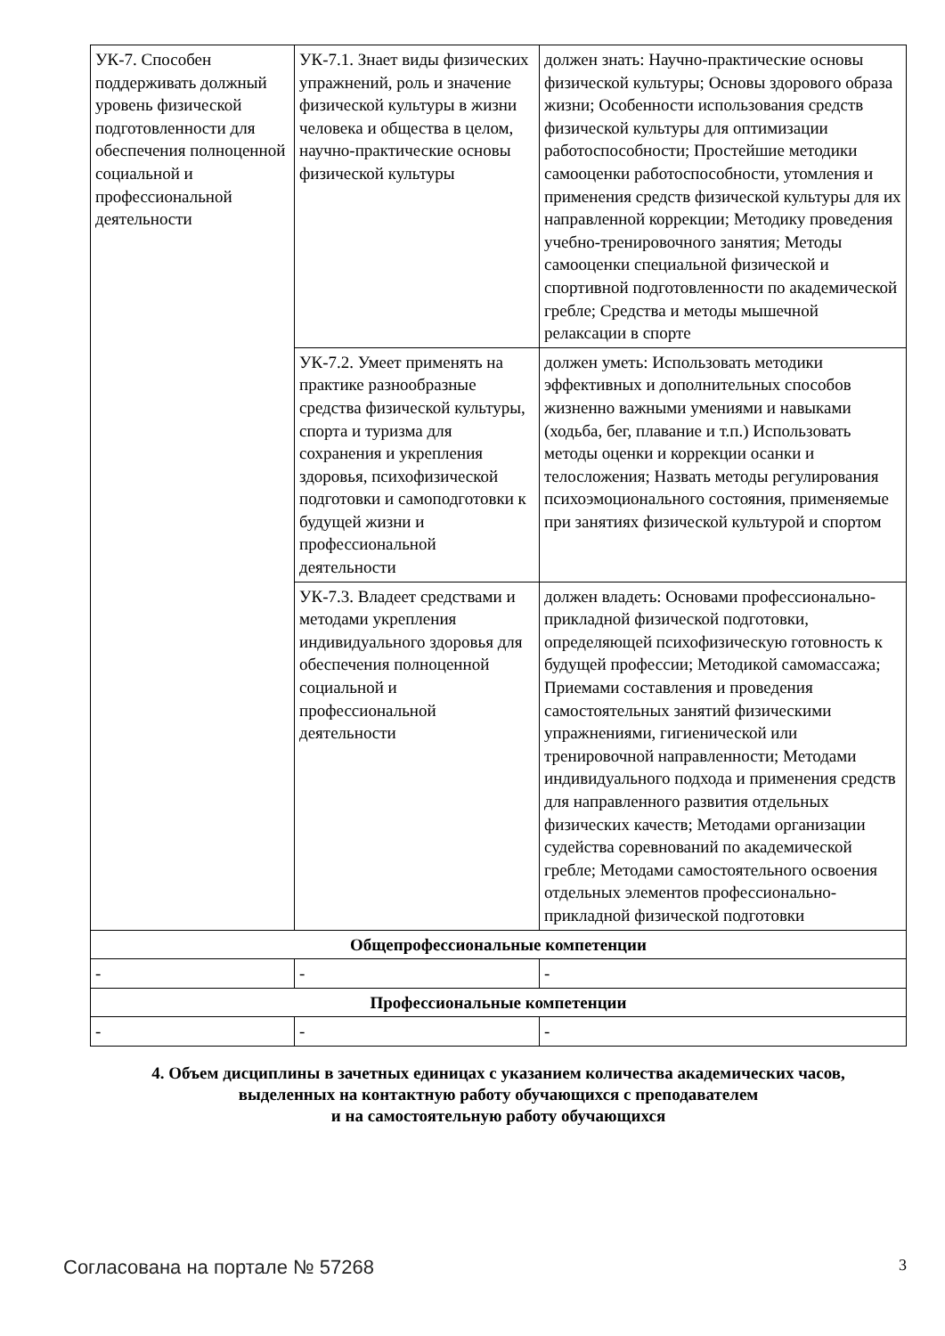| УК-7. Способен поддерживать должный уровень физической подготовленности для обеспечения полноценной социальной и профессиональной деятельности | УК-7.1. Знает виды физических упражнений, роль и значение физической культуры в жизни человека и общества в целом, научно-практические основы физической культуры | должен знать: Научно-практические основы физической культуры; Основы здорового образа жизни; Особенности использования средств физической культуры для оптимизации работоспособности; Простейшие методики самооценки работоспособности, утомления и применения средств физической культуры для их направленной коррекции; Методику проведения учебно-тренировочного занятия; Методы самооценки специальной физической и спортивной подготовленности по академической гребле; Средства и методы мышечной релаксации в спорте |
| | УК-7.2. Умеет применять на практике разнообразные средства физической культуры, спорта и туризма для сохранения и укрепления здоровья, психофизической подготовки и самоподготовки к будущей жизни и профессиональной деятельности | должен уметь: Использовать методики эффективных и дополнительных способов жизненно важными умениями и навыками (ходьба, бег, плавание и т.п.) Использовать методы оценки и коррекции осанки и телосложения; Назвать методы регулирования психоэмоционального состояния, применяемые при занятиях физической культурой и спортом |
| | УК-7.3. Владеет средствами и методами укрепления индивидуального здоровья для обеспечения полноценной социальной и профессиональной деятельности | должен владеть: Основами профессионально-прикладной физической подготовки, определяющей психофизическую готовность к будущей профессии; Методикой самомассажа; Приемами составления и проведения самостоятельных занятий физическими упражнениями, гигиенической или тренировочной направленности; Методами индивидуального подхода и применения средств для направленного развития отдельных физических качеств; Методами организации судейства соревнований по академической гребле; Методами самостоятельного освоения отдельных элементов профессионально-прикладной физической подготовки |
| Общепрофессиональные компетенции | | |
| - | - | - |
| Профессиональные компетенции | | |
| - | - | - |
4. Объем дисциплины в зачетных единицах с указанием количества академических часов,
выделенных на контактную работу обучающихся с преподавателем
и на самостоятельную работу обучающихся
Согласована на портале № 57268 3